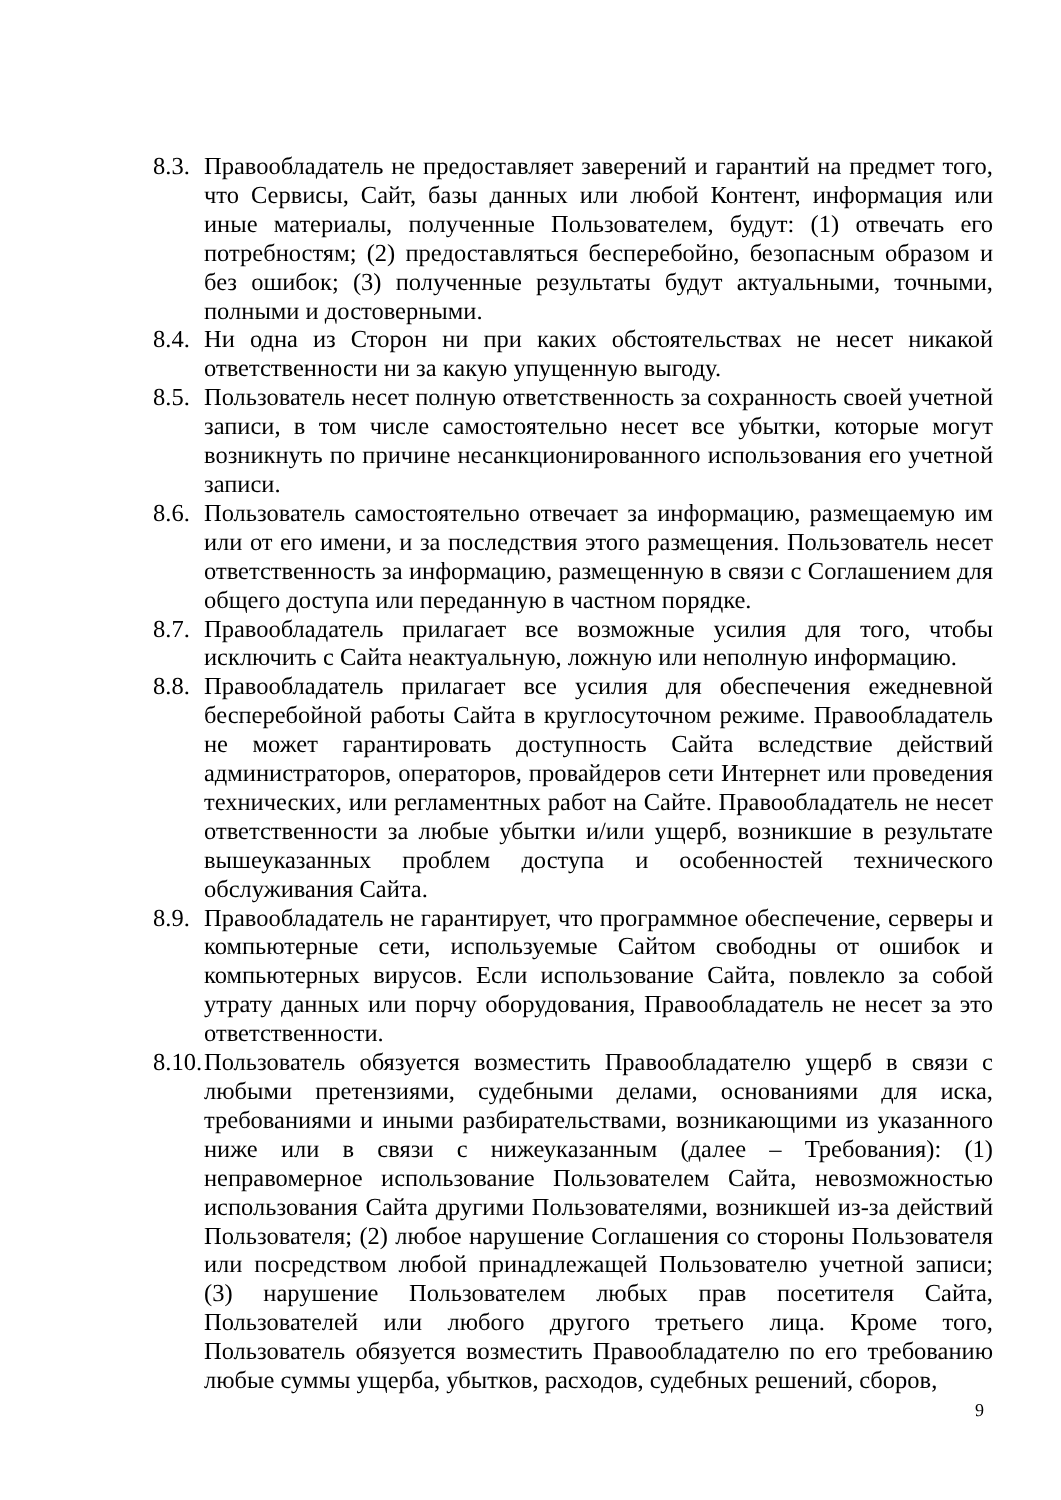8.3. Правообладатель не предоставляет заверений и гарантий на предмет того, что Сервисы, Сайт, базы данных или любой Контент, информация или иные материалы, полученные Пользователем, будут: (1) отвечать его потребностям; (2) предоставляться бесперебойно, безопасным образом и без ошибок; (3) полученные результаты будут актуальными, точными, полными и достоверными.
8.4. Ни одна из Сторон ни при каких обстоятельствах не несет никакой ответственности ни за какую упущенную выгоду.
8.5. Пользователь несет полную ответственность за сохранность своей учетной записи, в том числе самостоятельно несет все убытки, которые могут возникнуть по причине несанкционированного использования его учетной записи.
8.6. Пользователь самостоятельно отвечает за информацию, размещаемую им или от его имени, и за последствия этого размещения. Пользователь несет ответственность за информацию, размещенную в связи с Соглашением для общего доступа или переданную в частном порядке.
8.7. Правообладатель прилагает все возможные усилия для того, чтобы исключить с Сайта неактуальную, ложную или неполную информацию.
8.8. Правообладатель прилагает все усилия для обеспечения ежедневной бесперебойной работы Сайта в круглосуточном режиме. Правообладатель не может гарантировать доступность Сайта вследствие действий администраторов, операторов, провайдеров сети Интернет или проведения технических, или регламентных работ на Сайте. Правообладатель не несет ответственности за любые убытки и/или ущерб, возникшие в результате вышеуказанных проблем доступа и особенностей технического обслуживания Сайта.
8.9. Правообладатель не гарантирует, что программное обеспечение, серверы и компьютерные сети, используемые Сайтом свободны от ошибок и компьютерных вирусов. Если использование Сайта, повлекло за собой утрату данных или порчу оборудования, Правообладатель не несет за это ответственности.
8.10. Пользователь обязуется возместить Правообладателю ущерб в связи с любыми претензиями, судебными делами, основаниями для иска, требованиями и иными разбирательствами, возникающими из указанного ниже или в связи с нижеуказанным (далее – Требования): (1) неправомерное использование Пользователем Сайта, невозможностью использования Сайта другими Пользователями, возникшей из-за действий Пользователя; (2) любое нарушение Соглашения со стороны Пользователя или посредством любой принадлежащей Пользователю учетной записи; (3) нарушение Пользователем любых прав посетителя Сайта, Пользователей или любого другого третьего лица. Кроме того, Пользователь обязуется возместить Правообладателю по его требованию любые суммы ущерба, убытков, расходов, судебных решений, сборов,
9